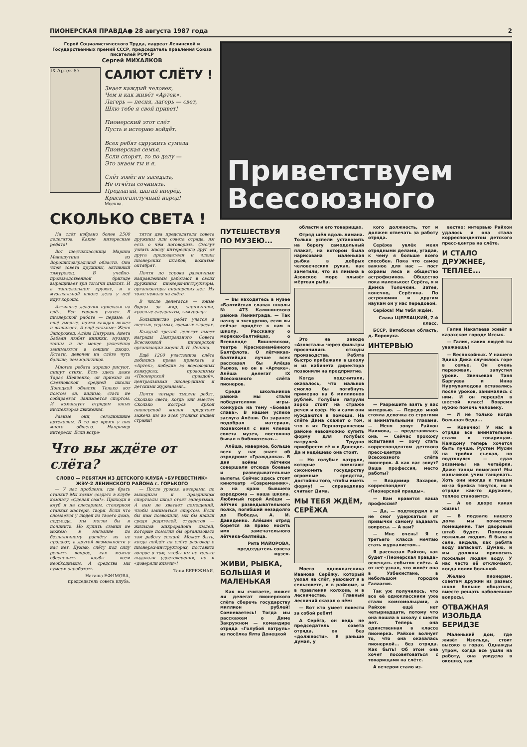ПИОНЕРСКАЯ ПРАВДА ● 28 августа 1987 года 2
Герой Социалистического Труда, лауреат Ленинской и Государственных премий СССР, председатель правления Союза писателей РСФСР
Сергей МИХАЛКОВ
IX Артек-87
САЛЮТ СЛЁТУ !
Знает каждый человек,
Чем и как живёт «Артек».
Лагерь — песня, лагерь — свет,
Шлю тебе я свой привет!
Пионерский этот слёт
Пусть в историю войдёт.
Всех ребят сдружить сумела
Пионерская семья.
Если спорят, то по делу —
Это знаем ты и я.
Слёт зовёт не заседать,
Не отчёты сочинять.
Предлагай, шагай вперёд,
Красногалстучный народ!
Москва.
СКОЛЬКО СВЕТА !
На слёт избрано более 2500 делегатов. Какие интересные ребята!
Вот шестиклассница Марина Макашутина из Ворошиловградской области. Она член совета дружины, активный тимуровец. В учебно-производственной бригаде выращивает три тысячи цыплят. И в танцевальном кружке, и в музыкальной школе дела у неё идут хорошо.
Активные девочки приехали на слёт. Все хорошо учатся. В пионерской работе — первые. А ещё умелые: почти каждая вяжет и вышивает. А ещё сильные: Женя Запорожец, Алёна Цатурова, Анета Бабаян любят книжки, музыку, танцы и не менее увлечённо занимаются в секции дзюдо. Кстати, девочек на слёте чуть больше, чем мальчиков.
Многие ребята хорошо рисуют, пишут стихи. Есть здесь даже Тарас Шевченко, он приехал из Светловской средней школы Донецкой области. Только вот поэтом он, видимо, стать не собирается. Занимается спортом. И командует отрядом юных инспекторов движения.
Разные они, сегодняшние артековцы. В то же время у них много общего. Например интересы. Если встре-
тятся два председателя совета дружины или совета отряда, им есть о чём поговорить. Смогут узнать массу интересного друг от друга председатели и члены пионерских штабов, вожатые октябрят.
Почти по сорока различным направлениям работают в своих дружинах пионеры-инструкторы, организаторы пионерских дел. Их тоже немало на слёте.
В числе делегатов — юные борцы за мир, зарничники, красные следопыты, тимуровцы.
Большинство ребят учатся в шестых, седьмых, восьмых классах.
Каждый третий делегат имеет награды Центрального Совета Всесоюзной пионерской организации имени В. И. Ленина.
Ещё 1200 участников слёта добились права приехать в «Артек», победив во всесоюзных конкурсах, проводимых «Пионерской правдой», центральными пионерскими и детскими журналами...
Почти четыре тысячи ребят. Сколько света, когда они вместе! Сколько костров яркой пионерской жизни предстоит зажечь им во всех уголках нашей страны!
Что вы ждёте от слёта?
СЛОВО — РЕБЯТАМ ИЗ ДЕТСКОГО КЛУБА «БУРЕВЕСТНИК» ЖЭУ-2 ЛЕНИНСКОГО РАЙОНА г. ГОРЬКОГО
— У нас проблема: где брать станки? Мы хотим создать в клубе комнату «Сделай сам!». Приходи в клуб и на слесарном, столярном станках мастери, твори. Если что сломается у людей из твоего дома, подъезда, мы могли бы и починить. Но купить станки не можем: в магазине по безналичному расчёту их не продают, а другой возможности у нас нет. Думаю, слёту под силу решить вопрос, как можно обеспечить клубы всем необходимым. А средства мы сумеем заработать.
Наташа ЕФИМОВА, председатель совета клуба.
— После уроков, вечерами, по выходным и праздникам спортзалы школ стоят запертыми. А нам не хватает помещений, чтобы заниматься спортом. Если бы нам позволили, мы бы нашли среди родителей, студентов — жильцов микрорайона людей, которые помогли бы организовать там работу секций. Может быть, когда пойдёт на слёте разговор о пионерах-инструкторах, поставить вопрос о том, чтобы им не только выдавали удостоверения, но и «доверяли ключи»!
Таня БЕРЕЖНАЯ.
Приветствуем
Всесоюзного
ПУТЕШЕСТВУЯ ПО МУЗЕЮ...
— Вы находитесь в музее «Балтийская слава» школы № 473 Калининского района Ленинграда. — Так начну я экскурсию, если вы сейчас придёте к нам в школу. Расскажу о моряках-балтийцах, о Всеволоде Вишневском, театре Краснознамённого Балтфлота. О лётчиках-балтийцах лучше всех рассказал бы Алёша Рыжов, но он в «Артеке». Алёша делегат IX Всесоюзного слёта пионеров.
Среди школьников района мы стали победителями игры-конкурса на тему «Боевая слава». В нашем успехе заслуга Алёши. Он заранее подобрал материал, познакомил с ним членов совета музея, постоянно бывал в библиотеках...
Алёша, наверное, больше всех у нас знает об аэродроме «Гражданка». В дни войны лётчики совершали отсюда боевые и разведывательные вылеты. Сейчас здесь стоит кинотеатр «Современник», а на краю бывшего аэродрома — наша школа. Любимый герой Алёши — лётчик разведывательного полка, погибший незадолго до Победы, А. И. Давиденко. Алёшин отряд борется за право носить имя замечательного лётчика-балтийца.
Рита МАЙОРОВА, председатель совета музея.
ЖИВИ, РЫБКА, БОЛЬШАЯ И МАЛЕНЬКАЯ
Как вы считаете, может ли делегат пионерского слёта сберечь государству миллион рублей! Сомневаетесь! Тогда мы расскажем о Диме Закружном — командире отряда «Голубой патруль» из посёлка Ялта Донецкой
области и его товарищах.
Отряд шёл вдоль лимана. Только успели установить на берегу самодельный плакат, на котором была нарисована маленькая рыбка в добрых человеческих руках, как заметили, что из лимана в Азовское море плывёт мёртвая рыба.
Это на заводе «Азовсталь» через фильтры просочились отходы производства. Ребята быстро прибежали в школу и из кабинета директора позвонили на предприятие.
Когда подсчитали, оказалось, что мальков смогло бы погибнуть примерно на 6 миллионов рублей. Голубые патрули зорко стоят на страже речек и озёр. Но и сами они нуждаются в помощи. На слёте Дима скажет о том, что в их Першотравневом районе невозможно купить форму для голубых патрулей. Трудно приобрести её и в Донецке. Да и недёшево она стоит.
— Но голубые патрули, которые помогают сэкономить государству огромные средства, достойны того, чтобы иметь форму! — справедливо считает Дима.
МЫ ТЕБЯ ЖДЁМ, СЕРЁЖА
Моего одноклассника Иванова Серёжу, который уехал на слёт, уважают и в сельсовете, и в райкоме, и в правлении колхоза, и в лесничестве. Главный лесничий сказал о нём:
— Вот кто умеет повести за собой ребят!
А Серёга, он ведь не председатель совета отряда, он без «должности». Я раньше думал, у
кого должность, тот и должен отвечать за работу отряда.
Серёжа увлёк меня отрядными делами, угадав, к чему я больше всего способен. Пока что самое важное для нас — пост охраны леса и общество астрофизиков. Общество пока маленькое: Серёга, я и Димка Толочкин. Затея, конечно, Серёгина. По астрономии и другим наукам он у нас передовой.
Серёжа! Мы тебя ждём.
Слава ЩЕРБАЦКИЙ, 7-й класс.
БССР, Витебская область, д. Боровуха.
ИНТЕРВЬЮ
— Разрешите взять у вас интервью. — Передо мной стояла девочка со строгими и внимательными глазами. — Меня зовут Райхон Наимова, — представилась она. — Сейчас прохожу испытания — хочу стать корреспондентом детского пресс-центра IX Всесоюзного слёта пионеров. А как вас зовут? Ваша профессия, место работы?
— Владимир Захаров, корреспондент «Пионерской правды».
— Вам нравится ваша профессия?
— Да, — подтвердил я и не смог удержаться от привычки самому задавать вопросы. — А вам?
— Мне очень! Я с третьего класса мечтаю стать журналистом...
Я рассказал Райхон, как будет «Пионерская правда» освещать события слёта. А от неё узнал, что живёт она в Узбекистане, в небольшом городке Галаасия.
Так уж получилось, что все её одноклассники уже стали комсомольцами, а Райхон ещё нет четырнадцати, потому что она пошла в школу с шести лет. Теперь она единственная в классе пионерка. Райхон волнует то, что она оказалась пионеркой... без отряда. Как быть! Об этом она хочет посоветоваться с товарищами на слёте.
А вечером стало из-
вестно: интервью Райхон удалось и она стала корреспондентом детского пресс-центра на слёте.
И СТАЛО ДРУЖНЕЕ, ТЕПЛЕЕ...
Галия Накатаева живёт в казахском городе Иссык.
— Галия, каких людей ты уважаешь!
— Беспокойных. У нашего Эдика Дика случилось горе в семье. Он очень переживал, запустил уроки. Звеньевая Таня Баргуева и Инна Нурмухамедова оставались после уроков, занимались с ним. И он перешёл в шестой класс! Вовремя нужно помочь человеку.
— И не только когда большая беда...
— Конечно! У нас в отряде все внимательнее стали к товарищам. Каждому теперь хочется быть лучше. Рустем Мусин на тройки съехал, но подтянулся — сдал экзамены на четвёрки. Даже танцы помогают! Мы мальчиков учим танцевать. Хоть они иногда к танцам из-за брейка тянутся, но в отряде как-то дружнее, теплее становится.
— А во дворе какая жизнь!
— В подвале нашего дома мы почистили помещение. Там дворовый штаб будет. Помогаем пожилым людям. Я была в селе, видела, как ребята воду запасают. Думаю, и мы должны приносить пожилым людям воду. У нас часто её отключают, когда полив большой.
Желаю пионерам, советам дружин из разных школ больше общаться, вместе решать наболевшие вопросы.
ОТВАЖНАЯ ИЗОЛЬДА БЕРИДЗЕ
Маленький дом, где живёт Изольда, стоит высоко в горах. Однажды утром, когда все ушли на работу, она увидела в окошко, как